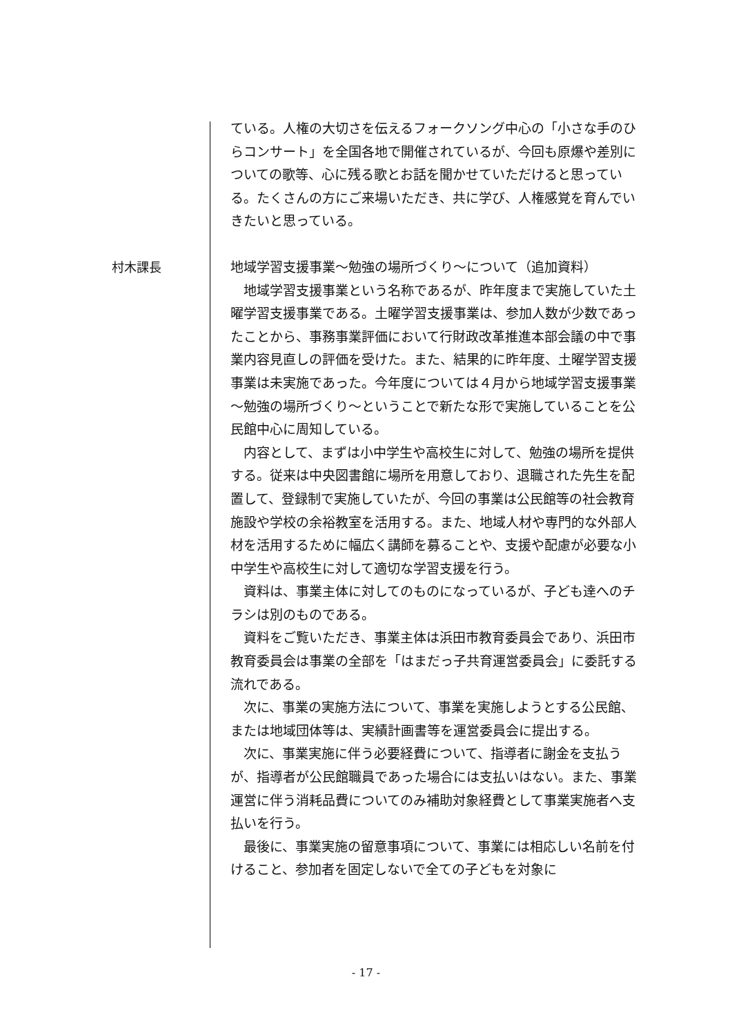ている。人権の大切さを伝えるフォークソング中心の「小さな手のひらコンサート」を全国各地で開催されているが、今回も原爆や差別についての歌等、心に残る歌とお話を聞かせていただけると思っている。たくさんの方にご来場いただき、共に学び、人権感覚を育んでいきたいと思っている。
村木課長
地域学習支援事業～勉強の場所づくり～について（追加資料）
地域学習支援事業という名称であるが、昨年度まで実施していた土曜学習支援事業である。土曜学習支援事業は、参加人数が少数であったことから、事務事業評価において行財政改革推進本部会議の中で事業内容見直しの評価を受けた。また、結果的に昨年度、土曜学習支援事業は未実施であった。今年度については４月から地域学習支援事業～勉強の場所づくり～ということで新たな形で実施していることを公民館中心に周知している。
内容として、まずは小中学生や高校生に対して、勉強の場所を提供する。従来は中央図書館に場所を用意しており、退職された先生を配置して、登録制で実施していたが、今回の事業は公民館等の社会教育施設や学校の余裕教室を活用する。また、地域人材や専門的な外部人材を活用するために幅広く講師を募ることや、支援や配慮が必要な小中学生や高校生に対して適切な学習支援を行う。
資料は、事業主体に対してのものになっているが、子ども達へのチラシは別のものである。
資料をご覧いただき、事業主体は浜田市教育委員会であり、浜田市教育委員会は事業の全部を「はまだっ子共育運営委員会」に委託する流れである。
次に、事業の実施方法について、事業を実施しようとする公民館、または地域団体等は、実績計画書等を運営委員会に提出する。
次に、事業実施に伴う必要経費について、指導者に謝金を支払うが、指導者が公民館職員であった場合には支払いはない。また、事業運営に伴う消耗品費についてのみ補助対象経費として事業実施者へ支払いを行う。
最後に、事業実施の留意事項について、事業には相応しい名前を付けること、参加者を固定しないで全ての子どもを対象に
- 17 -